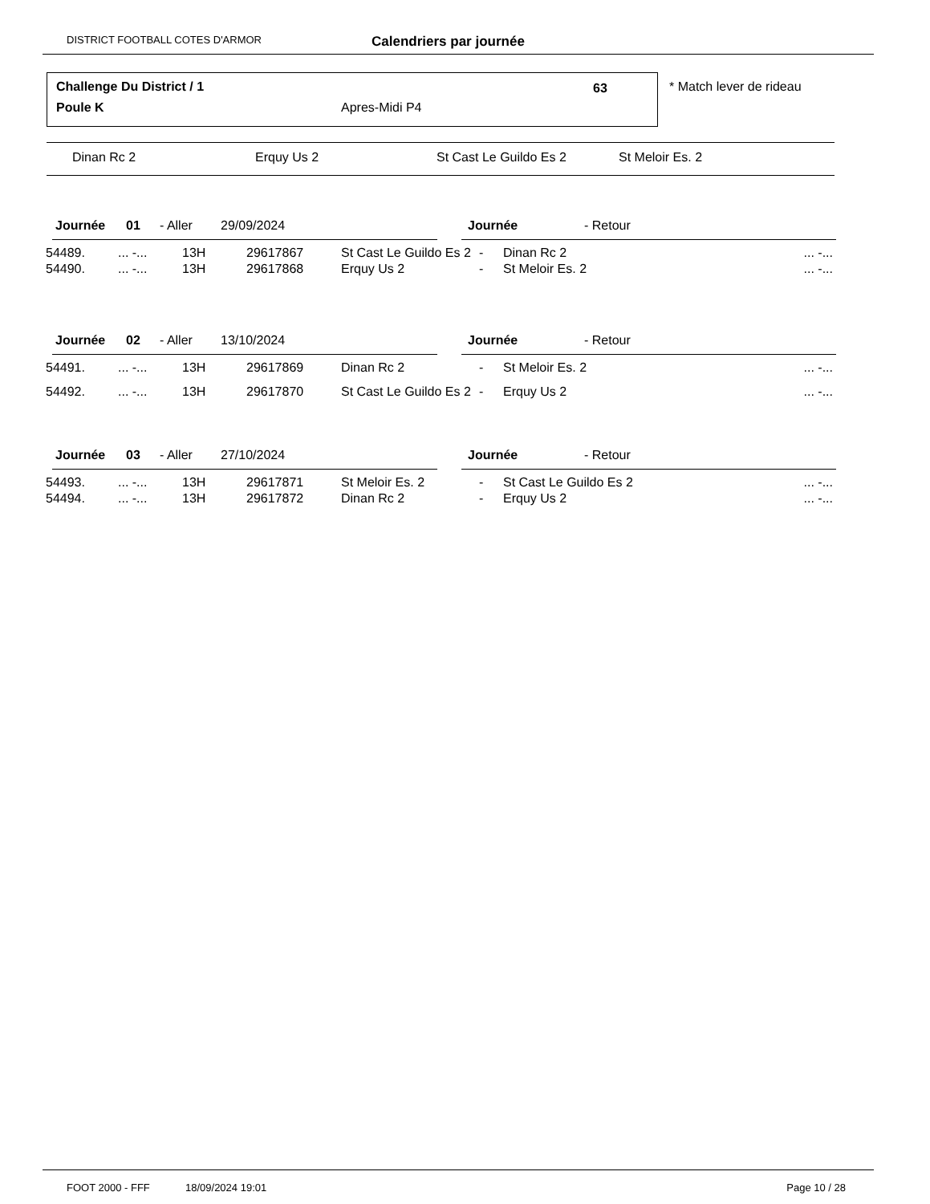DISTRICT FOOTBALL COTES D'ARMOR Calendriers par journée
Challenge Du District / 1 63
Poule K Apres-Midi P4
* Match lever de rideau
Dinan Rc 2 Erquy Us 2 St Cast Le Guildo Es 2 St Meloir Es. 2
| Journée | 01 | - Aller | 29/09/2024 | | | Journée | - Retour | |
| 54489. | ... -... | 13H | 29617867 | St Cast Le Guildo Es 2 | - | Dinan Rc 2 | ... -... |
| 54490. | ... -... | 13H | 29617868 | Erquy Us 2 | - | St Meloir Es. 2 | ... -... |
| Journée | 02 | - Aller | 13/10/2024 | | | Journée | - Retour | |
| 54491. | ... -... | 13H | 29617869 | Dinan Rc 2 | - | St Meloir Es. 2 | ... -... |
| 54492. | ... -... | 13H | 29617870 | St Cast Le Guildo Es 2 | - | Erquy Us 2 | ... -... |
| Journée | 03 | - Aller | 27/10/2024 | | | Journée | - Retour | |
| 54493. | ... -... | 13H | 29617871 | St Meloir Es. 2 | - | St Cast Le Guildo Es 2 | ... -... |
| 54494. | ... -... | 13H | 29617872 | Dinan Rc 2 | - | Erquy Us 2 | ... -... |
FOOT 2000 - FFF 18/09/2024 19:01 Page 10 / 28